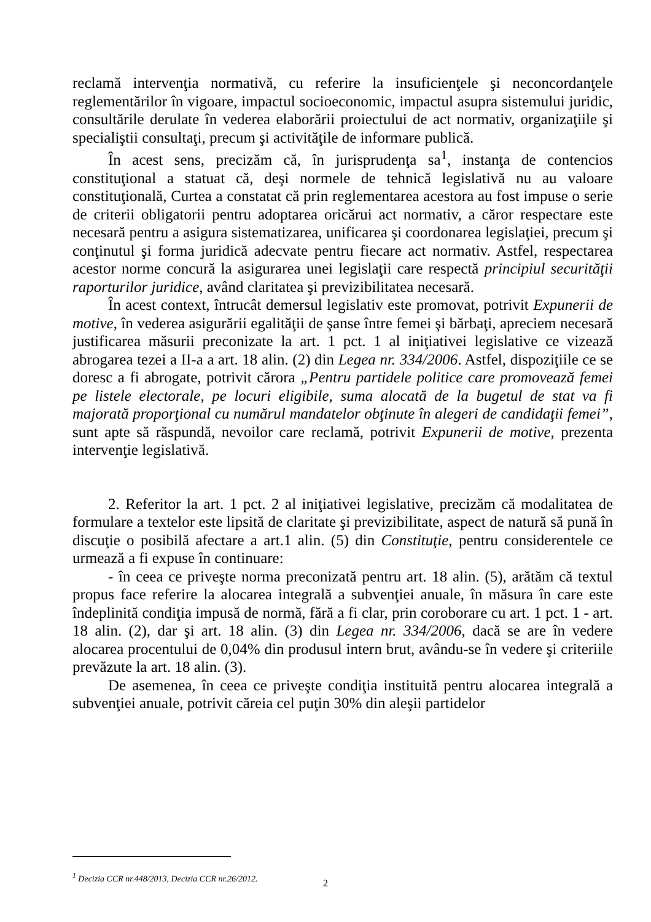reclamă intervenţia normativă, cu referire la insuficienţele şi neconcordanţele reglementărilor în vigoare, impactul socioeconomic, impactul asupra sistemului juridic, consultările derulate în vederea elaborării proiectului de act normativ, organizaţiile şi specialiştii consultaţi, precum şi activităţile de informare publică.
În acest sens, precizăm că, în jurisprudenţa sa<sup>1</sup>, instanţa de contencios constituţional a statuat că, deşi normele de tehnică legislativă nu au valoare constituţională, Curtea a constatat că prin reglementarea acestora au fost impuse o serie de criterii obligatorii pentru adoptarea oricărui act normativ, a căror respectare este necesară pentru a asigura sistematizarea, unificarea şi coordonarea legislaţiei, precum şi conţinutul şi forma juridică adecvate pentru fiecare act normativ. Astfel, respectarea acestor norme concură la asigurarea unei legislaţii care respectă principiul securităţii raporturilor juridice, având claritatea şi previzibilitatea necesară.
În acest context, întrucât demersul legislativ este promovat, potrivit Expunerii de motive, în vederea asigurării egalităţii de şanse între femei şi bărbaţi, apreciem necesară justificarea măsurii preconizate la art. 1 pct. 1 al iniţiativei legislative ce vizează abrogarea tezei a II-a a art. 18 alin. (2) din Legea nr. 334/2006. Astfel, dispoziţiile ce se doresc a fi abrogate, potrivit cărora „Pentru partidele politice care promovează femei pe listele electorale, pe locuri eligibile, suma alocată de la bugetul de stat va fi majorată proporţional cu numărul mandatelor obţinute în alegeri de candidaţii femei”, sunt apte să răspundă, nevoilor care reclamă, potrivit Expunerii de motive, prezenta intervenţie legislativă.
2. Referitor la art. 1 pct. 2 al iniţiativei legislative, precizăm că modalitatea de formulare a textelor este lipsită de claritate şi previzibilitate, aspect de natură să pună în discuţie o posibilă afectare a art.1 alin. (5) din Constituţie, pentru considerentele ce urmează a fi expuse în continuare:
- în ceea ce priveşte norma preconizată pentru art. 18 alin. (5), arătăm că textul propus face referire la alocarea integrală a subvenţiei anuale, în măsura în care este îndeplinită condiţia impusă de normă, fără a fi clar, prin coroborare cu art. 1 pct. 1 - art. 18 alin. (2), dar şi art. 18 alin. (3) din Legea nr. 334/2006, dacă se are în vedere alocarea procentului de 0,04% din produsul intern brut, avându-se în vedere şi criteriile prevăzute la art. 18 alin. (3).
De asemenea, în ceea ce priveşte condiţia instituită pentru alocarea integrală a subvenţiei anuale, potrivit căreia cel puţin 30% din aleşii partidelor
<sup>1</sup> Decizia CCR nr.448/2013, Decizia CCR nr.26/2012.
2